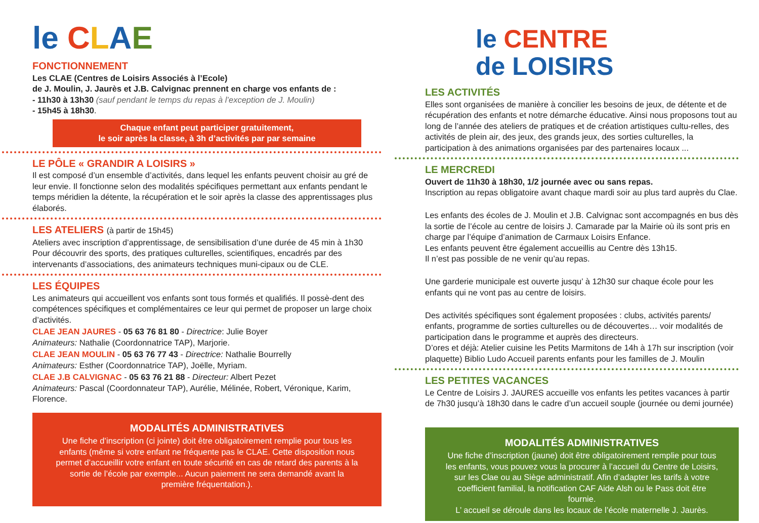le CLAE
FONCTIONNEMENT
Les CLAE (Centres de Loisirs Associés à l’Ecole)
de J. Moulin, J. Jaurès et J.B. Calvignac prennent en charge vos enfants de :
- 11h30 à 13h30 (sauf pendant le temps du repas à l’exception de J. Moulin)
- 15h45 à 18h30.
Chaque enfant peut participer gratuitement,
le soir après la classe, à 3h d’activités par par semaine
LE PÔLE « GRANDIR A LOISIRS »
Il est composé d’un ensemble d’activités, dans lequel les enfants peuvent choisir au gré de leur envie. Il fonctionne selon des modalités spécifiques permettant aux enfants pendant le temps méridien la détente, la récupération et le soir après la classe des apprentissages plus élaborés.
LES ATELIERS (à partir de 15h45)
Ateliers avec inscription d’apprentissage, de sensibilisation d’une durée de 45 min à 1h30 Pour découvrir des sports, des pratiques culturelles, scientifiques, encadrés par des intervenants d’associations, des animateurs techniques muni-cipaux ou de CLE.
LES ÉQUIPES
Les animateurs qui accueillent vos enfants sont tous formés et qualifiés. Il possè-dent des compétences spécifiques et complémentaires ce leur qui permet de proposer un large choix d’activités.
CLAE JEAN JAURES - 05 63 76 81 80 - Directrice: Julie Boyer
Animateurs: Nathalie (Coordonnatrice TAP), Marjorie.
CLAE JEAN MOULIN - 05 63 76 77 43 - Directrice: Nathalie Bourrelly
Animateurs: Esther (Coordonnatrice TAP), Joëlle, Myriam.
CLAE J.B CALVIGNAC - 05 63 76 21 88 - Directeur: Albert Pezet
Animateurs: Pascal (Coordonnateur TAP), Aurélie, Mélinée, Robert, Véronique, Karim, Florence.
MODALITÉS ADMINISTRATIVES
Une fiche d’inscription (ci jointe) doit être obligatoirement remplie pour tous les enfants (même si votre enfant ne fréquente pas le CLAE. Cette disposition nous permet d’accueillir votre enfant en toute sécurité en cas de retard des parents à la sortie de l’école par exemple... Aucun paiement ne sera demandé avant la première fréquentation.).
le CENTRE
de LOISIRS
LES ACTIVITÉS
Elles sont organisées de manière à concilier les besoins de jeux, de détente et de récupération des enfants et notre démarche éducative. Ainsi nous proposons tout au long de l’année des ateliers de pratiques et de création artistiques cultu-relles, des activités de plein air, des jeux, des grands jeux, des sorties culturelles, la participation à des animations organisées par des partenaires locaux ...
LE MERCREDI
Ouvert de 11h30 à 18h30, 1/2 journée avec ou sans repas.
Inscription au repas obligatoire avant chaque mardi soir au plus tard auprès du Clae.
Les enfants des écoles de J. Moulin et J.B. Calvignac sont accompagnés en bus dès la sortie de l’école au centre de loisirs J. Camarade par la Mairie où ils sont pris en charge par l’équipe d’animation de Carmaux Loisirs Enfance.
Les enfants peuvent être également accueillis au Centre dès 13h15.
Il n’est pas possible de ne venir qu’au repas.
Une garderie municipale est ouverte jusqu’ à 12h30 sur chaque école pour les enfants qui ne vont pas au centre de loisirs.
Des activités spécifiques sont également proposées : clubs, activités parents/ enfants, programme de sorties culturelles ou de découvertes… voir modalités de participation dans le programme et auprès des directeurs.
D’ores et déjà: Atelier cuisine les Petits Marmitons de 14h à 17h sur inscription (voir plaquette) Biblio Ludo Accueil parents enfants pour les familles de J. Moulin
LES PETITES VACANCES
Le Centre de Loisirs J. JAURES accueille vos enfants les petites vacances à partir de 7h30 jusqu’à 18h30 dans le cadre d’un accueil souple (journée ou demi journée)
MODALITÉS ADMINISTRATIVES
Une fiche d’inscription (jaune) doit être obligatoirement remplie pour tous les enfants, vous pouvez vous la procurer à l’accueil du Centre de Loisirs, sur les Clae ou au Siège administratif. Afin d’adapter les tarifs à votre coefficient familial, la notification CAF Aide Alsh ou le Pass doit être fournie.
L’ accueil se déroule dans les locaux de l’école maternelle J. Jaurès.